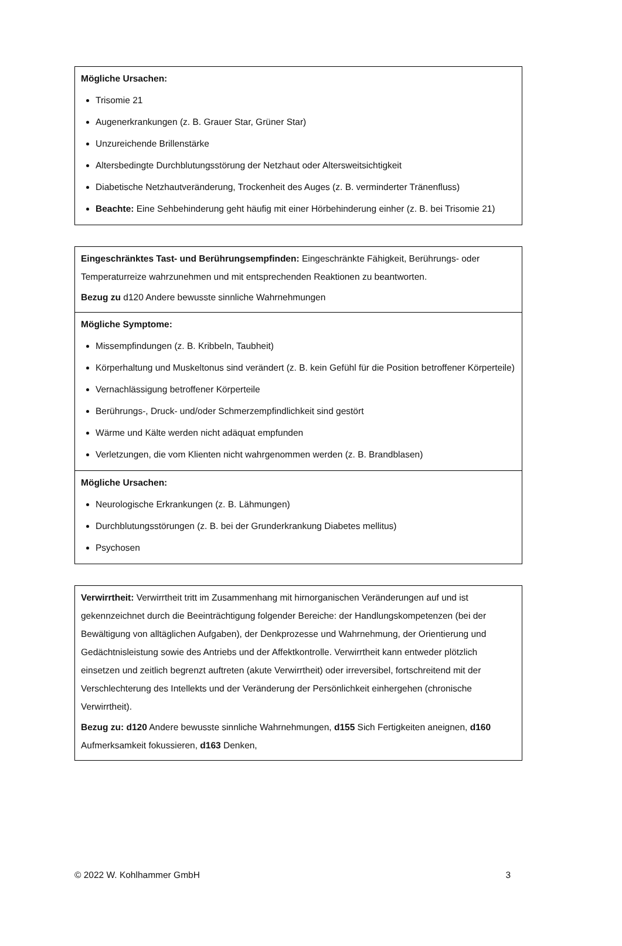| Mögliche Ursachen: Trisomie 21 Augenerkrankungen (z. B. Grauer Star, Grüner Star) Unzureichende Brillenstärke Altersbedingte Durchblutungsstörung der Netzhaut oder Altersweitsichtigkeit Diabetische Netzhautveränderung, Trockenheit des Auges (z. B. verminderter Tränenfluss) Beachte: Eine Sehbehinderung geht häufig mit einer Hörbehinderung einher (z. B. bei Trisomie 21) |
| Eingeschränktes Tast- und Berührungsempfinden: Eingeschränkte Fähigkeit, Berührungs- oder Temperaturreize wahrzunehmen und mit entsprechenden Reaktionen zu beantworten. Bezug zu d120 Andere bewusste sinnliche Wahrnehmungen |
| Mögliche Symptome: Missempfindungen (z. B. Kribbeln, Taubheit) Körperhaltung und Muskeltonus sind verändert (z. B. kein Gefühl für die Position betroffener Körperteile) Vernachlässigung betroffener Körperteile Berührungs-, Druck- und/oder Schmerzempfindlichkeit sind gestört Wärme und Kälte werden nicht adäquat empfunden Verletzungen, die vom Klienten nicht wahrgenommen werden (z. B. Brandblasen) |
| Mögliche Ursachen: Neurologische Erkrankungen (z. B. Lähmungen) Durchblutungsstörungen (z. B. bei der Grunderkrankung Diabetes mellitus) Psychosen |
| Verwirrtheit: Verwirrtheit tritt im Zusammenhang mit hirnorganischen Veränderungen auf und ist gekennzeichnet durch die Beeinträchtigung folgender Bereiche: der Handlungskompetenzen (bei der Bewältigung von alltäglichen Aufgaben), der Denkprozesse und Wahrnehmung, der Orientierung und Gedächtnisleistung sowie des Antriebs und der Affektkontrolle. Verwirrtheit kann entweder plötzlich einsetzen und zeitlich begrenzt auftreten (akute Verwirrtheit) oder irreversibel, fortschreitend mit der Verschlechterung des Intellekts und der Veränderung der Persönlichkeit einhergehen (chronische Verwirrtheit). Bezug zu: d120 Andere bewusste sinnliche Wahrnehmungen, d155 Sich Fertigkeiten aneignen, d160 Aufmerksamkeit fokussieren, d163 Denken, |
© 2022 W. Kohlhammer GmbH 3